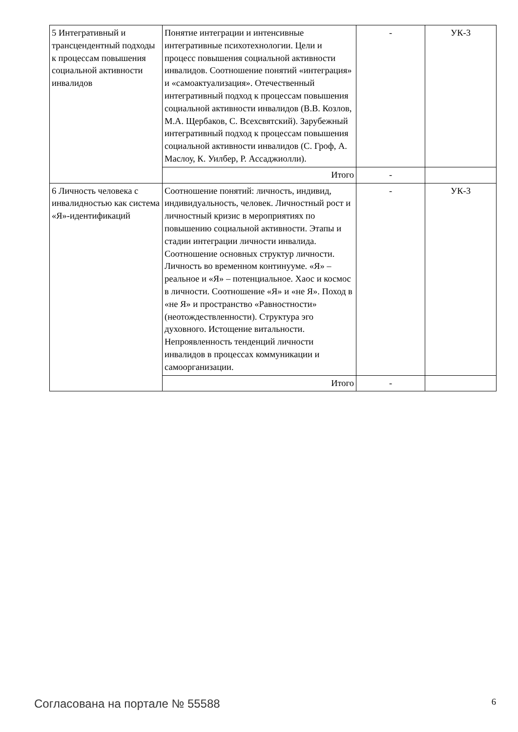| 5 Интегративный и трансцендентный подходы к процессам повышения социальной активности инвалидов | Понятие интеграции и интенсивные интегративные психотехнологии. Цели и процесс повышения социальной активности инвалидов. Соотношение понятий «интеграция» и «самоактуализация». Отечественный интегративный подход к процессам повышения социальной активности инвалидов (В.В. Козлов, М.А. Щербаков, С. Всехсвятский). Зарубежный интегративный подход к процессам повышения социальной активности инвалидов (С. Гроф, А. Маслоу, К. Уилбер, Р. Ассаджиолли). | - | УК-3 |
| | Итого | - | |
| 6 Личность человека с инвалидностью как система «Я»-идентификаций | Соотношение понятий: личность, индивид, индивидуальность, человек. Личностный рост и личностный кризис в мероприятиях по повышению социальной активности. Этапы и стадии интеграции личности инвалида. Соотношение основных структур личности. Личность во временном континууме. «Я» – реальное и «Я» – потенциальное. Хаос и космос в личности. Соотношение «Я» и «не Я». Поход в «не Я» и пространство «Равностности» (неотождествленности). Структура эго духовного. Истощение витальности. Непроявленность тенденций личности инвалидов в процессах коммуникации и самоорганизации. | - | УК-3 |
| | Итого | - | |
Согласована на портале № 55588 6